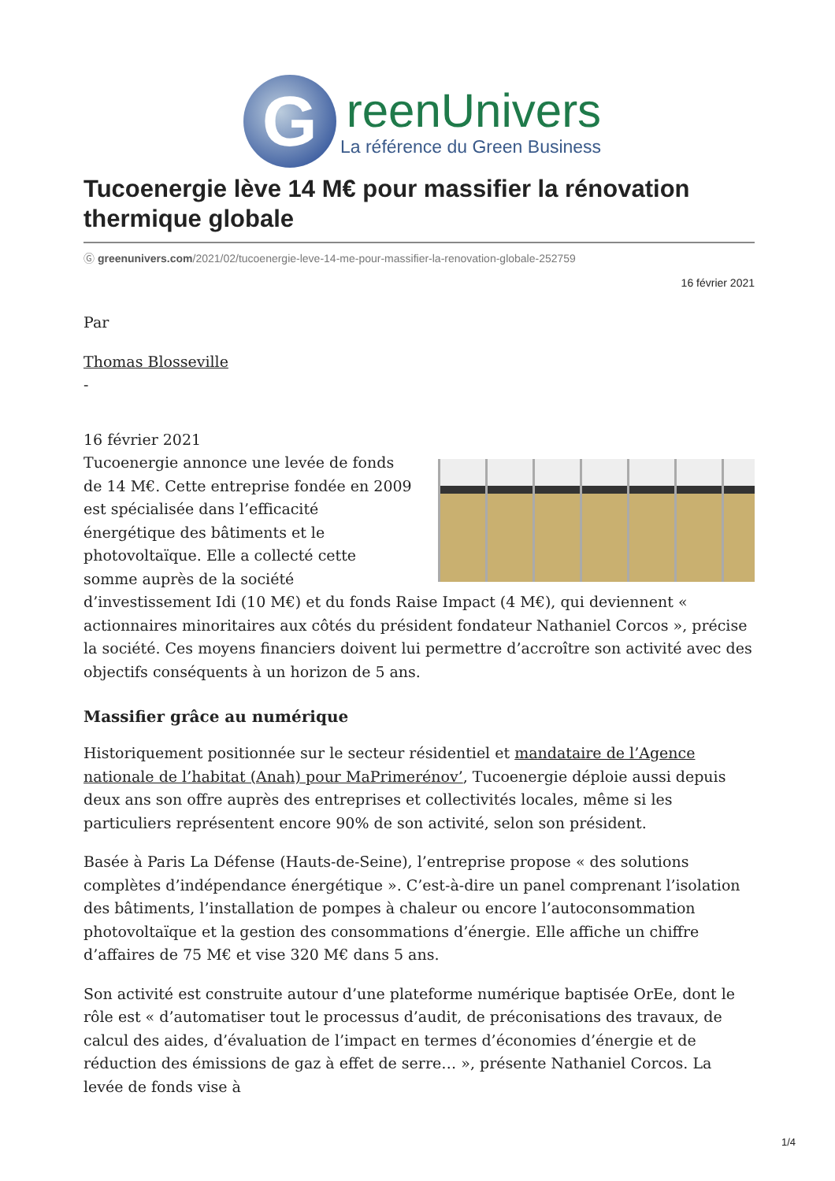G
reenUnivers
La référence du Green Business
Tucoenergie lève 14 M€ pour massifier la rénovation thermique globale
Ⓖ greenunivers.com/2021/02/tucoenergie-leve-14-me-pour-massifier-la-renovation-globale-252759
16 février 2021
Par
Thomas Blosseville
-
16 février 2021
Tucoenergie annonce une levée de fonds de 14 M€. Cette entreprise fondée en 2009 est spécialisée dans l’efficacité énergétique des bâtiments et le photovoltaïque. Elle a collecté cette somme auprès de la société d’investissement Idi (10 M€) et du fonds Raise Impact (4 M€), qui deviennent « actionnaires minoritaires aux côtés du président fondateur Nathaniel Corcos », précise la société. Ces moyens financiers doivent lui permettre d’accroître son activité avec des objectifs conséquents à un horizon de 5 ans.
Massifier grâce au numérique
Historiquement positionnée sur le secteur résidentiel et mandataire de l’Agence nationale de l’habitat (Anah) pour MaPrimerénov’, Tucoenergie déploie aussi depuis deux ans son offre auprès des entreprises et collectivités locales, même si les particuliers représentent encore 90% de son activité, selon son président.
Basée à Paris La Défense (Hauts-de-Seine), l’entreprise propose « des solutions complètes d’indépendance énergétique ». C’est-à-dire un panel comprenant l’isolation des bâtiments, l’installation de pompes à chaleur ou encore l’autoconsommation photovoltaïque et la gestion des consommations d’énergie. Elle affiche un chiffre d’affaires de 75 M€ et vise 320 M€ dans 5 ans.
Son activité est construite autour d’une plateforme numérique baptisée OrEe, dont le rôle est « d’automatiser tout le processus d’audit, de préconisations des travaux, de calcul des aides, d’évaluation de l’impact en termes d’économies d’énergie et de réduction des émissions de gaz à effet de serre… », présente Nathaniel Corcos. La levée de fonds vise à
1/4